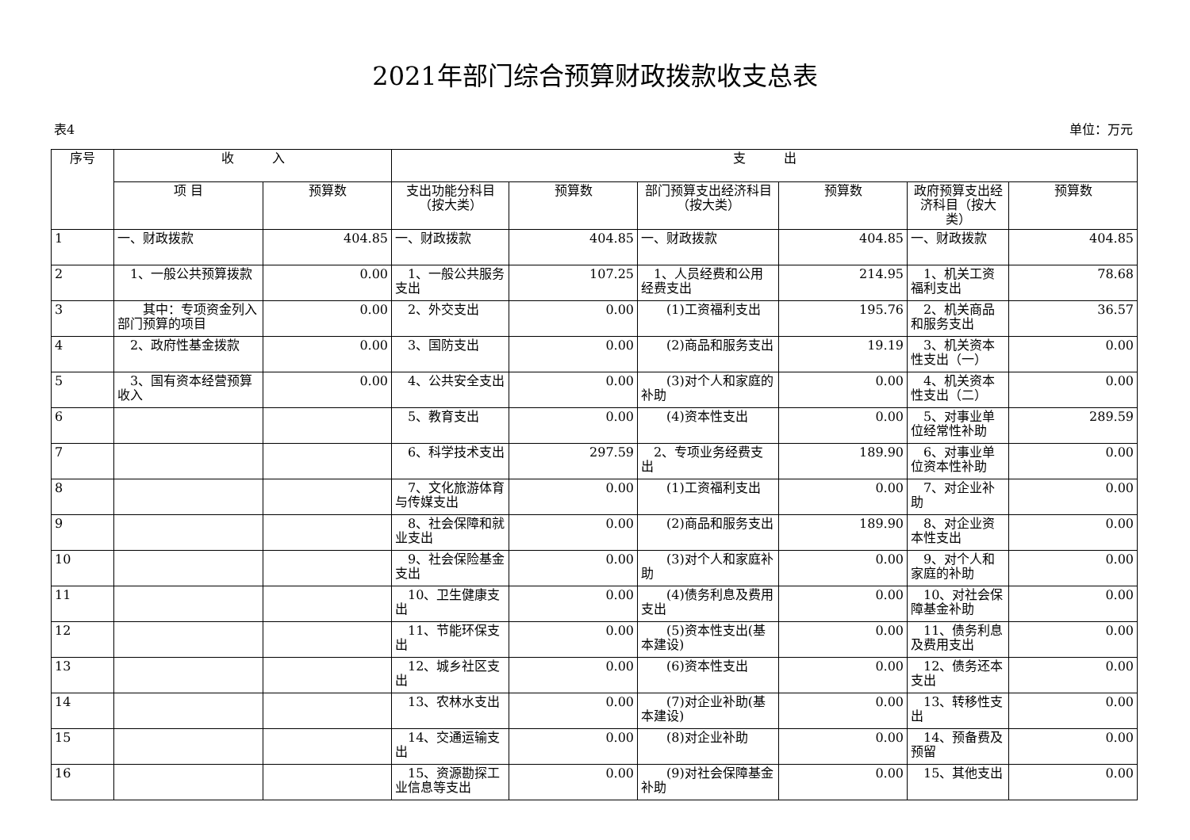2021年部门综合预算财政拨款收支总表
表4 单位：万元
| 序号 | 收 入 | | 支 出 | | | | | |
| --- | --- | --- | --- | --- | --- | --- | --- | --- |
| | 项 目 | 预算数 | 支出功能分科目（按大类） | 预算数 | 部门预算支出经济科目（按大类） | 预算数 | 政府预算支出经济科目（按大类） | 预算数 |
| 1 | 一、财政拨款 | 404.85 | 一、财政拨款 | 404.85 | 一、财政拨款 | 404.85 | 一、财政拨款 | 404.85 |
| 2 | 1、一般公共预算拨款 | 0.00 | 1、一般公共服务支出 | 107.25 | 1、人员经费和公用经费支出 | 214.95 | 1、机关工资福利支出 | 78.68 |
| 3 | 其中：专项资金列入部门预算的项目 | 0.00 | 2、外交支出 | 0.00 | (1)工资福利支出 | 195.76 | 2、机关商品和服务支出 | 36.57 |
| 4 | 2、政府性基金拨款 | 0.00 | 3、国防支出 | 0.00 | (2)商品和服务支出 | 19.19 | 3、机关资本性支出（一） | 0.00 |
| 5 | 3、国有资本经营预算收入 | 0.00 | 4、公共安全支出 | 0.00 | (3)对个人和家庭的补助 | 0.00 | 4、机关资本性支出（二） | 0.00 |
| 6 | | | 5、教育支出 | 0.00 | (4)资本性支出 | 0.00 | 5、对事业单位经常性补助 | 289.59 |
| 7 | | | 6、科学技术支出 | 297.59 | 2、专项业务经费支出 | 189.90 | 6、对事业单位资本性补助 | 0.00 |
| 8 | | | 7、文化旅游体育与传媒支出 | 0.00 | (1)工资福利支出 | 0.00 | 7、对企业补助 | 0.00 |
| 9 | | | 8、社会保障和就业支出 | 0.00 | (2)商品和服务支出 | 189.90 | 8、对企业资本性支出 | 0.00 |
| 10 | | | 9、社会保险基金支出 | 0.00 | (3)对个人和家庭补助 | 0.00 | 9、对个人和家庭的补助 | 0.00 |
| 11 | | | 10、卫生健康支出 | 0.00 | (4)债务利息及费用支出 | 0.00 | 10、对社会保障基金补助 | 0.00 |
| 12 | | | 11、节能环保支出 | 0.00 | (5)资本性支出(基本建设) | 0.00 | 11、债务利息及费用支出 | 0.00 |
| 13 | | | 12、城乡社区支出 | 0.00 | (6)资本性支出 | 0.00 | 12、债务还本支出 | 0.00 |
| 14 | | | 13、农林水支出 | 0.00 | (7)对企业补助(基本建设) | 0.00 | 13、转移性支出 | 0.00 |
| 15 | | | 14、交通运输支出 | 0.00 | (8)对企业补助 | 0.00 | 14、预备费及预留 | 0.00 |
| 16 | | | 15、资源勘探工业信息等支出 | 0.00 | (9)对社会保障基金补助 | 0.00 | 15、其他支出 | 0.00 |